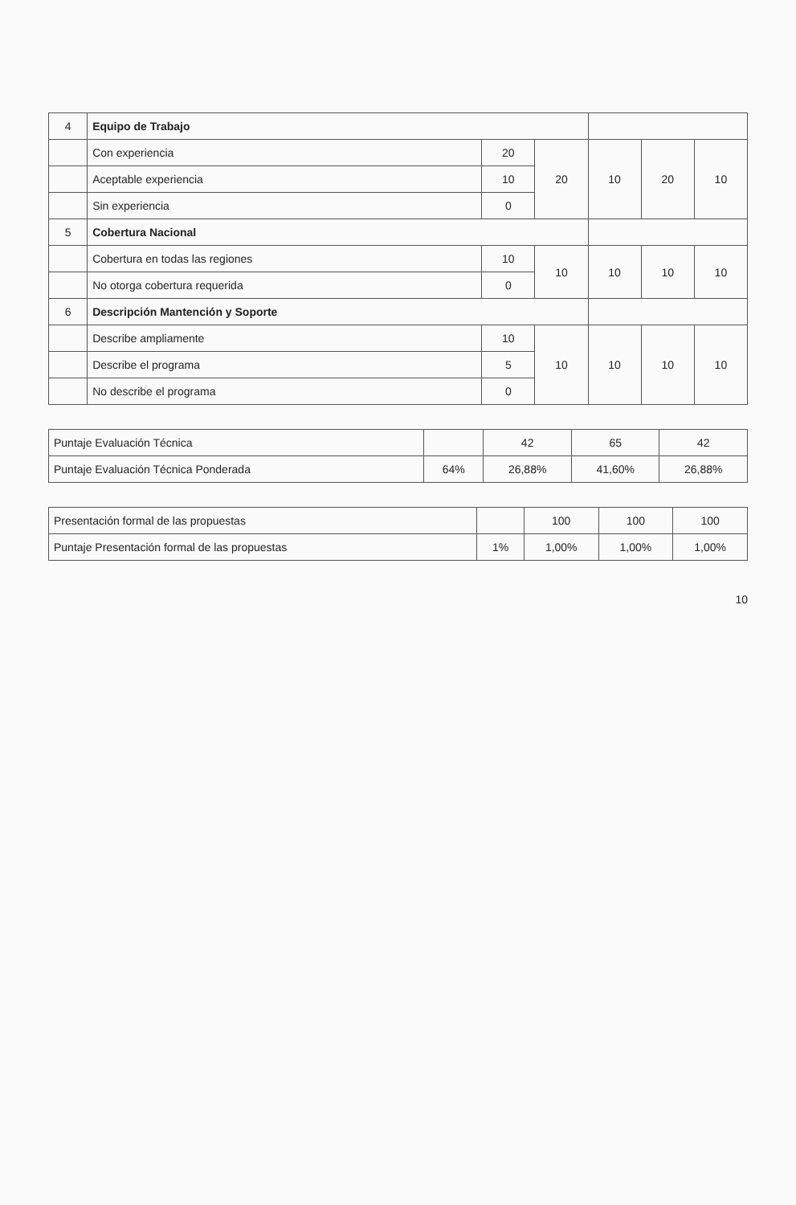| 4 | Equipo de Trabajo | | | | | |
| | Con experiencia | 20 | 20 | 10 | 20 | 10 |
| | Aceptable experiencia | 10 | | | | |
| | Sin experiencia | 0 | | | | |
| 5 | Cobertura Nacional | | | | | |
| | Cobertura en todas las regiones | 10 | 10 | 10 | 10 | 10 |
| | No otorga cobertura requerida | 0 | | | | |
| 6 | Descripción Mantención y Soporte | | | | | |
| | Describe ampliamente | 10 | 10 | 10 | 10 | 10 |
| | Describe el programa | 5 | | | | |
| | No describe el programa | 0 | | | | |
| Puntaje Evaluación Técnica | | 42 | 65 | 42 |
| Puntaje Evaluación Técnica Ponderada | 64% | 26,88% | 41,60% | 26,88% |
| Presentación formal de las propuestas | | 100 | 100 | 100 |
| Puntaje Presentación formal de las propuestas | 1% | 1,00% | 1,00% | 1,00% |
10